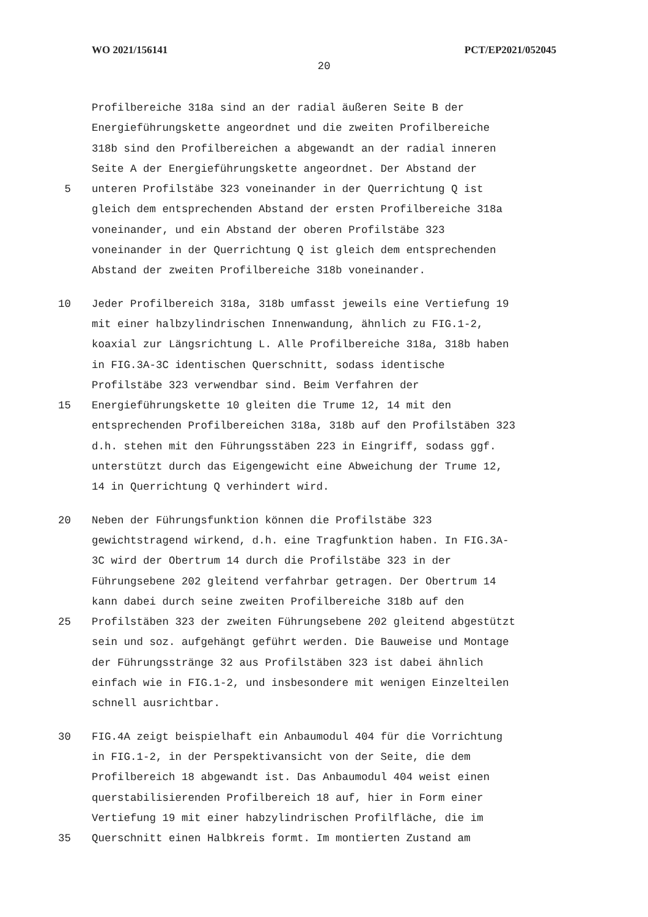WO 2021/156141 PCT/EP2021/052045
20
Profilbereiche 318a sind an der radial äußeren Seite B der
Energieführungskette angeordnet und die zweiten Profilbereiche
318b sind den Profilbereichen a abgewandt an der radial inneren
Seite A der Energieführungskette angeordnet. Der Abstand der
5 unteren Profilstäbe 323 voneinander in der Querrichtung Q ist
gleich dem entsprechenden Abstand der ersten Profilbereiche 318a
voneinander, und ein Abstand der oberen Profilstäbe 323
voneinander in der Querrichtung Q ist gleich dem entsprechenden
Abstand der zweiten Profilbereiche 318b voneinander.
10 Jeder Profilbereich 318a, 318b umfasst jeweils eine Vertiefung 19
mit einer halbzylindrischen Innenwandung, ähnlich zu FIG.1-2,
koaxial zur Längsrichtung L. Alle Profilbereiche 318a, 318b haben
in FIG.3A-3C identischen Querschnitt, sodass identische
Profilstäbe 323 verwendbar sind. Beim Verfahren der
15 Energieführungskette 10 gleiten die Trume 12, 14 mit den
entsprechenden Profilbereichen 318a, 318b auf den Profilstäben 323
d.h. stehen mit den Führungsstäben 223 in Eingriff, sodass ggf.
unterstützt durch das Eigengewicht eine Abweichung der Trume 12,
14 in Querrichtung Q verhindert wird.
20 Neben der Führungsfunktion können die Profilstäbe 323
gewichtstragend wirkend, d.h. eine Tragfunktion haben. In FIG.3A-
3C wird der Obertrum 14 durch die Profilstäbe 323 in der
Führungsebene 202 gleitend verfahrbar getragen. Der Obertrum 14
kann dabei durch seine zweiten Profilbereiche 318b auf den
25 Profilstäben 323 der zweiten Führungsebene 202 gleitend abgestützt
sein und soz. aufgehängt geführt werden. Die Bauweise und Montage
der Führungsstränge 32 aus Profilstäben 323 ist dabei ähnlich
einfach wie in FIG.1-2, und insbesondere mit wenigen Einzelteilen
schnell ausrichtbar.
30 FIG.4A zeigt beispielhaft ein Anbaumodul 404 für die Vorrichtung
in FIG.1-2, in der Perspektivansicht von der Seite, die dem
Profilbereich 18 abgewandt ist. Das Anbaumodul 404 weist einen
querstabilisierenden Profilbereich 18 auf, hier in Form einer
Vertiefung 19 mit einer habzylindrischen Profilfläche, die im
35 Querschnitt einen Halbkreis formt. Im montierten Zustand am